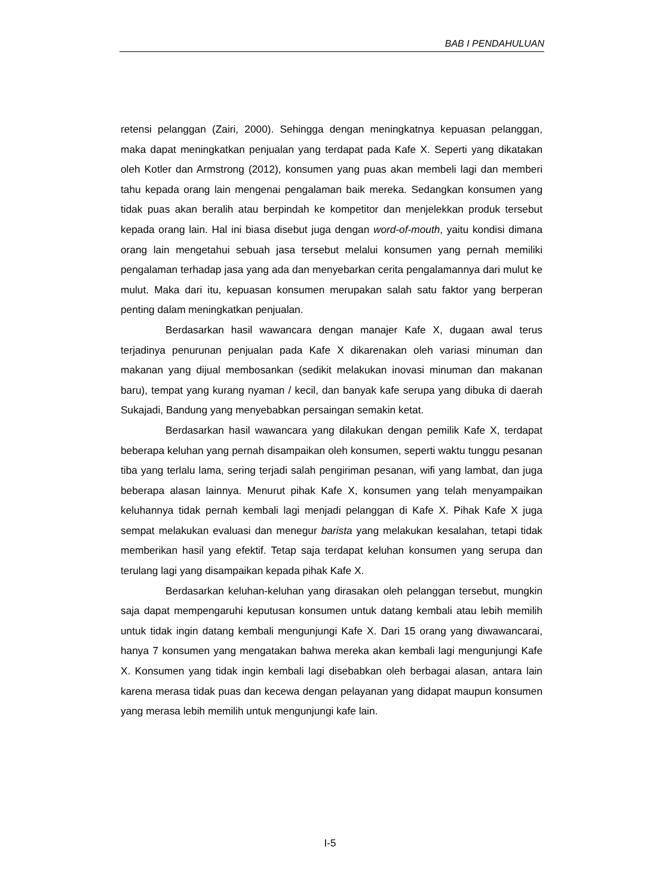BAB I PENDAHULUAN
retensi pelanggan (Zairi, 2000). Sehingga dengan meningkatnya kepuasan pelanggan, maka dapat meningkatkan penjualan yang terdapat pada Kafe X. Seperti yang dikatakan oleh Kotler dan Armstrong (2012), konsumen yang puas akan membeli lagi dan memberi tahu kepada orang lain mengenai pengalaman baik mereka. Sedangkan konsumen yang tidak puas akan beralih atau berpindah ke kompetitor dan menjelekkan produk tersebut kepada orang lain. Hal ini biasa disebut juga dengan word-of-mouth, yaitu kondisi dimana orang lain mengetahui sebuah jasa tersebut melalui konsumen yang pernah memiliki pengalaman terhadap jasa yang ada dan menyebarkan cerita pengalamannya dari mulut ke mulut. Maka dari itu, kepuasan konsumen merupakan salah satu faktor yang berperan penting dalam meningkatkan penjualan.
Berdasarkan hasil wawancara dengan manajer Kafe X, dugaan awal terus terjadinya penurunan penjualan pada Kafe X dikarenakan oleh variasi minuman dan makanan yang dijual membosankan (sedikit melakukan inovasi minuman dan makanan baru), tempat yang kurang nyaman / kecil, dan banyak kafe serupa yang dibuka di daerah Sukajadi, Bandung yang menyebabkan persaingan semakin ketat.
Berdasarkan hasil wawancara yang dilakukan dengan pemilik Kafe X, terdapat beberapa keluhan yang pernah disampaikan oleh konsumen, seperti waktu tunggu pesanan tiba yang terlalu lama, sering terjadi salah pengiriman pesanan, wifi yang lambat, dan juga beberapa alasan lainnya. Menurut pihak Kafe X, konsumen yang telah menyampaikan keluhannya tidak pernah kembali lagi menjadi pelanggan di Kafe X. Pihak Kafe X juga sempat melakukan evaluasi dan menegur barista yang melakukan kesalahan, tetapi tidak memberikan hasil yang efektif. Tetap saja terdapat keluhan konsumen yang serupa dan terulang lagi yang disampaikan kepada pihak Kafe X.
Berdasarkan keluhan-keluhan yang dirasakan oleh pelanggan tersebut, mungkin saja dapat mempengaruhi keputusan konsumen untuk datang kembali atau lebih memilih untuk tidak ingin datang kembali mengunjungi Kafe X. Dari 15 orang yang diwawancarai, hanya 7 konsumen yang mengatakan bahwa mereka akan kembali lagi mengunjungi Kafe X. Konsumen yang tidak ingin kembali lagi disebabkan oleh berbagai alasan, antara lain karena merasa tidak puas dan kecewa dengan pelayanan yang didapat maupun konsumen yang merasa lebih memilih untuk mengunjungi kafe lain.
I-5